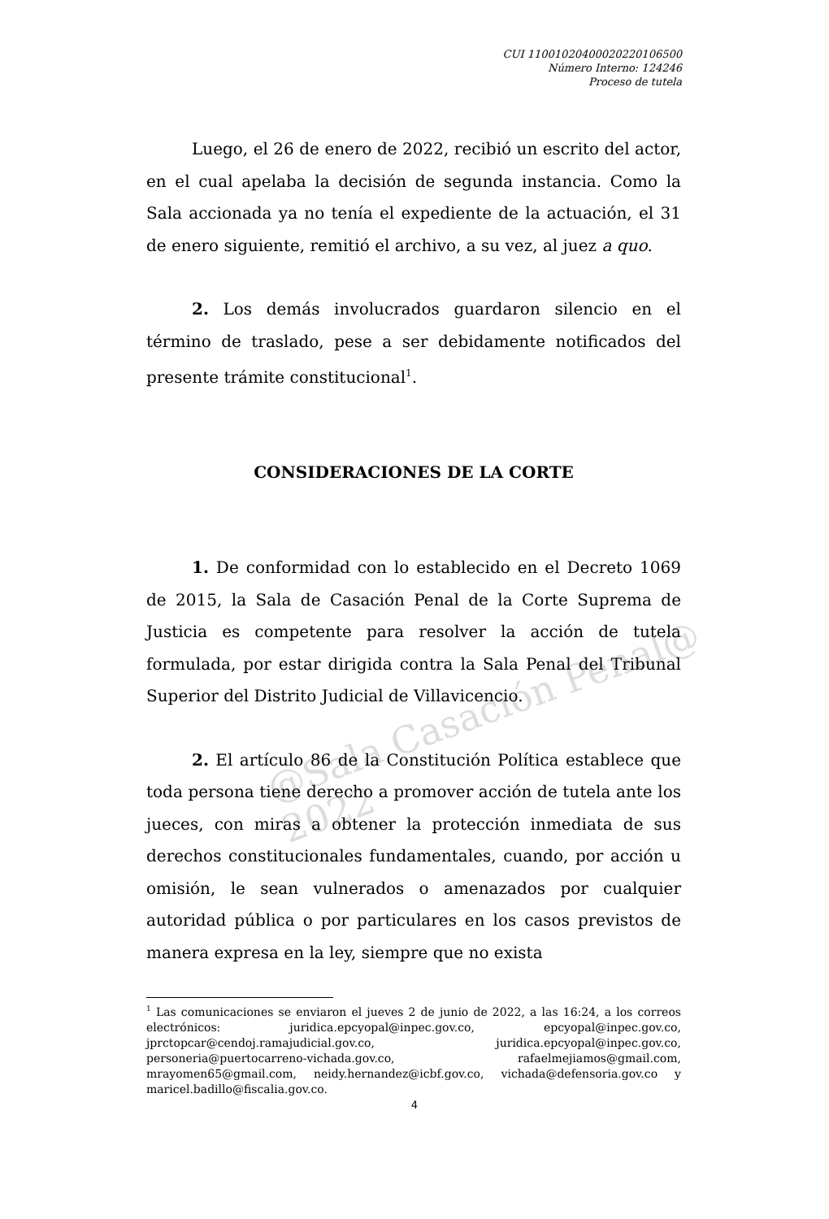@Sala Casación Penal@ 2022
CUI 11001020400020220106500
Número Interno: 124246
Proceso de tutela
Luego, el 26 de enero de 2022, recibió un escrito del actor, en el cual apelaba la decisión de segunda instancia. Como la Sala accionada ya no tenía el expediente de la actuación, el 31 de enero siguiente, remitió el archivo, a su vez, al juez a quo.
2. Los demás involucrados guardaron silencio en el término de traslado, pese a ser debidamente notificados del presente trámite constitucional<sup>1</sup>.
CONSIDERACIONES DE LA CORTE
1. De conformidad con lo establecido en el Decreto 1069 de 2015, la Sala de Casación Penal de la Corte Suprema de Justicia es competente para resolver la acción de tutela formulada, por estar dirigida contra la Sala Penal del Tribunal Superior del Distrito Judicial de Villavicencio.
2. El artículo 86 de la Constitución Política establece que toda persona tiene derecho a promover acción de tutela ante los jueces, con miras a obtener la protección inmediata de sus derechos constitucionales fundamentales, cuando, por acción u omisión, le sean vulnerados o amenazados por cualquier autoridad pública o por particulares en los casos previstos de manera expresa en la ley, siempre que no exista
<sup>1</sup> Las comunicaciones se enviaron el jueves 2 de junio de 2022, a las 16:24, a los correos electrónicos: juridica.epcyopal@inpec.gov.co, epcyopal@inpec.gov.co, jprctopcar@cendoj.ramajudicial.gov.co, juridica.epcyopal@inpec.gov.co, personeria@puertocarreno-vichada.gov.co, rafaelmejiamos@gmail.com, mrayomen65@gmail.com, neidy.hernandez@icbf.gov.co, vichada@defensoria.gov.co y maricel.badillo@fiscalia.gov.co.
4